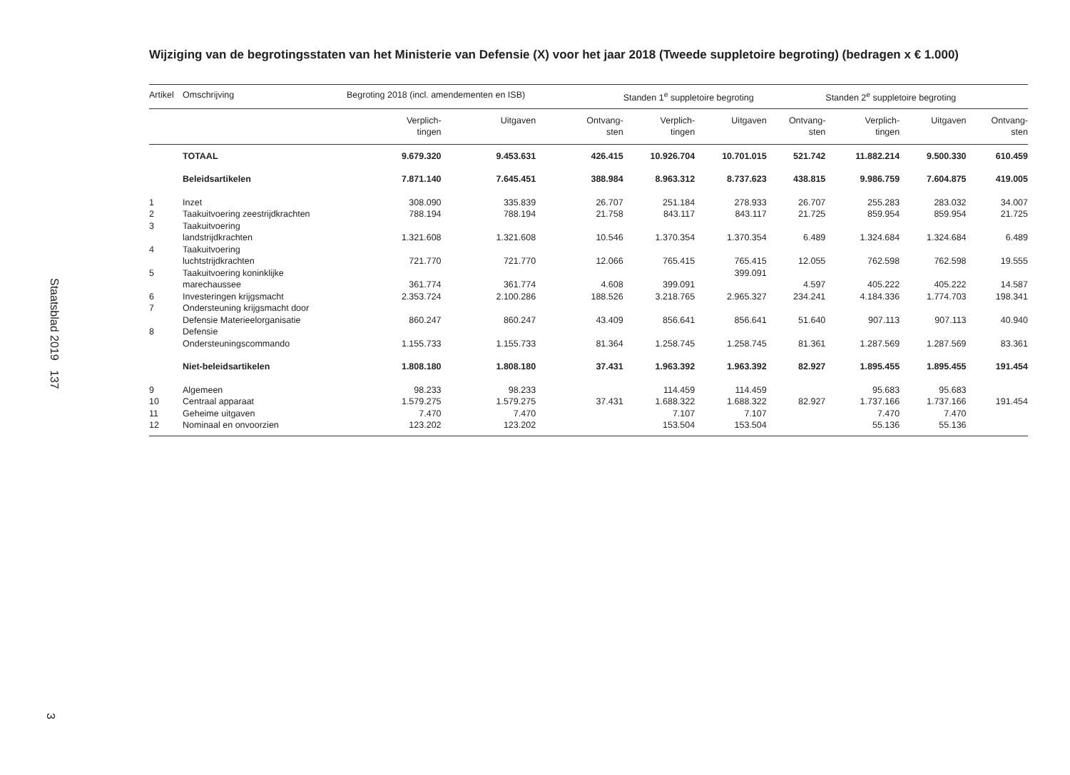Staatsblad 2019 137
3
Wijziging van de begrotingsstaten van het Ministerie van Defensie (X) voor het jaar 2018 (Tweede suppletoire begroting) (bedragen x € 1.000)
| Artikel | Omschrijving | Begroting 2018 (incl. amendementen en ISB) | | | Standen 1<sup>e</sup> suppletoire begroting | | | Standen 2<sup>e</sup> suppletoire begroting | | |
| --- | --- | --- | --- | --- | --- | --- | --- | --- | --- | --- |
| | | Verplich- tingen | Uitgaven | Ontvang- sten | Verplich- tingen | Uitgaven | Ontvang- sten | Verplich- tingen | Uitgaven | Ontvang- sten |
| | TOTAAL | 9.679.320 | 9.453.631 | 426.415 | 10.926.704 | 10.701.015 | 521.742 | 11.882.214 | 9.500.330 | 610.459 |
| | Beleidsartikelen | 7.871.140 | 7.645.451 | 388.984 | 8.963.312 | 8.737.623 | 438.815 | 9.986.759 | 7.604.875 | 419.005 |
| 1 | Inzet | 308.090 | 335.839 | 26.707 | 251.184 | 278.933 | 26.707 | 255.283 | 283.032 | 34.007 |
| 2 | Taakuitvoering zeestrijdkrachten | 788.194 | 788.194 | 21.758 | 843.117 | 843.117 | 21.725 | 859.954 | 859.954 | 21.725 |
| 3 | Taakuitvoering landstrijdkrachten | 1.321.608 | 1.321.608 | 10.546 | 1.370.354 | 1.370.354 | 6.489 | 1.324.684 | 1.324.684 | 6.489 |
| 4 | Taakuitvoering luchtstrijdkrachten | 721.770 | 721.770 | 12.066 | 765.415 | 765.415 | 12.055 | 762.598 | 762.598 | 19.555 |
| 5 | Taakuitvoering koninklijke marechaussee | 361.774 | 361.774 | 4.608 | 399.091 | 399.091 | 4.597 | 405.222 | 405.222 | 14.587 |
| 6 | Investeringen krijgsmacht | 2.353.724 | 2.100.286 | 188.526 | 3.218.765 | 2.965.327 | 234.241 | 4.184.336 | 1.774.703 | 198.341 |
| 7 | Ondersteuning krijgsmacht door Defensie Materieelorganisatie | 860.247 | 860.247 | 43.409 | 856.641 | 856.641 | 51.640 | 907.113 | 907.113 | 40.940 |
| 8 | Defensie Ondersteuningscommando | 1.155.733 | 1.155.733 | 81.364 | 1.258.745 | 1.258.745 | 81.361 | 1.287.569 | 1.287.569 | 83.361 |
| | Niet-beleidsartikelen | 1.808.180 | 1.808.180 | 37.431 | 1.963.392 | 1.963.392 | 82.927 | 1.895.455 | 1.895.455 | 191.454 |
| 9 | Algemeen | 98.233 | 98.233 | | 114.459 | 114.459 | | 95.683 | 95.683 | |
| 10 | Centraal apparaat | 1.579.275 | 1.579.275 | 37.431 | 1.688.322 | 1.688.322 | 82.927 | 1.737.166 | 1.737.166 | 191.454 |
| 11 | Geheime uitgaven | 7.470 | 7.470 | | 7.107 | 7.107 | | 7.470 | 7.470 | |
| 12 | Nominaal en onvoorzien | 123.202 | 123.202 | | 153.504 | 153.504 | | 55.136 | 55.136 | |